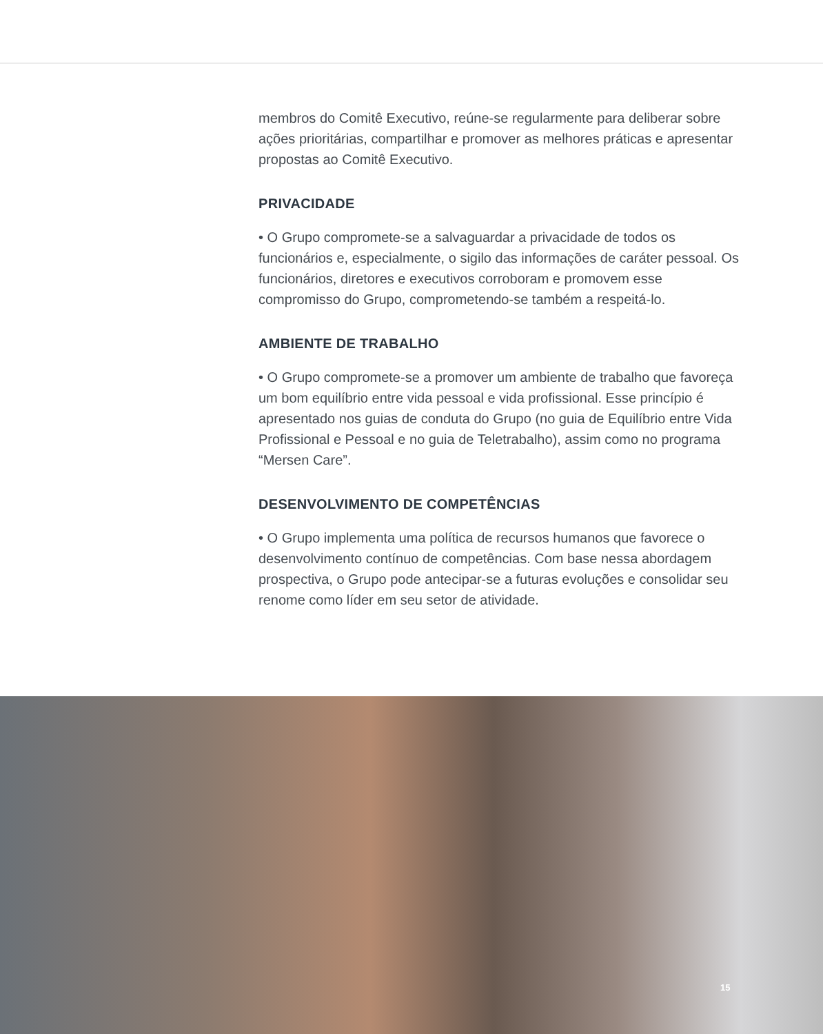membros do Comitê Executivo, reúne-se regularmente para deliberar sobre ações prioritárias, compartilhar e promover as melhores práticas e apresentar propostas ao Comitê Executivo.
PRIVACIDADE
• O Grupo compromete-se a salvaguardar a privacidade de todos os funcionários e, especialmente, o sigilo das informações de caráter pessoal. Os funcionários, diretores e executivos corroboram e promovem esse compromisso do Grupo, comprometendo-se também a respeitá-lo.
AMBIENTE DE TRABALHO
• O Grupo compromete-se a promover um ambiente de trabalho que favoreça um bom equilíbrio entre vida pessoal e vida profissional. Esse princípio é apresentado nos guias de conduta do Grupo (no guia de Equilíbrio entre Vida Profissional e Pessoal e no guia de Teletrabalho), assim como no programa “Mersen Care”.
DESENVOLVIMENTO DE COMPETÊNCIAS
• O Grupo implementa uma política de recursos humanos que favorece o desenvolvimento contínuo de competências. Com base nessa abordagem prospectiva, o Grupo pode antecipar-se a futuras evoluções e consolidar seu renome como líder em seu setor de atividade.
15